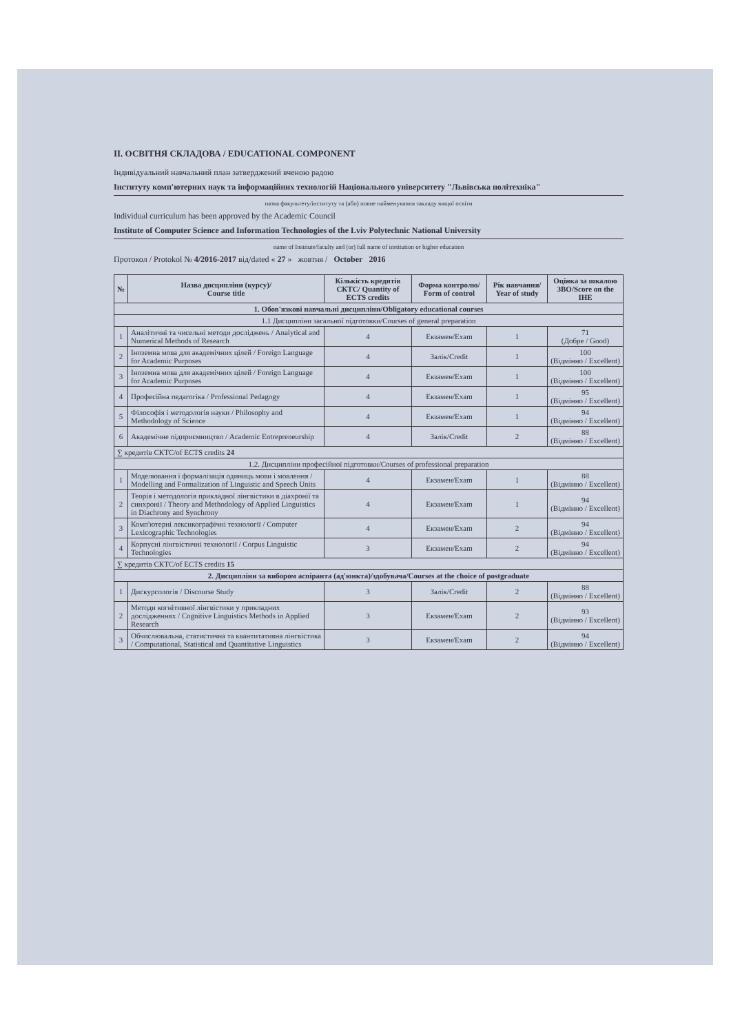II. ОСВІТНЯ СКЛАДОВА / EDUCATIONAL COMPONENT
Індивідуальний навчальний план затверджений вченою радою
Інституту комп'ютерних наук та інформаційних технологій Національного університету "Львівська політехніка"
назва факультету/інституту та (або) повне найменування закладу вищої освіти
Individual curriculum has been approved by the Academic Council
Institute of Computer Science and Information Technologies of the Lviv Polytechnic National University
name of Institute/faculty and (or) full name of institution or higher education
Протокол / Protokol № 4/2016-2017 від/dated « 27 » жовтня / October 2016
| № | Назва дисципліни (курсу)/ Course title | Кількість кредитів СКТС/ Quantity of ECTS credits | Форма контролю/ Form of control | Рік навчання/ Year of study | Оцінка за шкалою ЗВО/Score on the IHE |
| --- | --- | --- | --- | --- | --- |
| 1. Обов'язкові навчальні дисципліни/Obligatory educational courses | | | | | |
| 1.1 Дисципліни загальної підготовки/Courses of general preparation | | | | | |
| 1 | Аналітичні та чисельні методи досліджень / Analytical and Numerical Methods of Research | 4 | Екзамен/Exam | 1 | 71 (Добре / Good) |
| 2 | Іноземна мова для академічних цілей / Foreign Language for Academic Purposes | 4 | Залік/Credit | 1 | 100 (Відмінно / Excellent) |
| 3 | Іноземна мова для академічних цілей / Foreign Language for Academic Purposes | 4 | Екзамен/Exam | 1 | 100 (Відмінно / Excellent) |
| 4 | Професійна педагогіка / Professional Pedagogy | 4 | Екзамен/Exam | 1 | 95 (Відмінно / Excellent) |
| 5 | Філософія і методологія науки / Philosophy and Methodology of Science | 4 | Екзамен/Exam | 1 | 94 (Відмінно / Excellent) |
| 6 | Академічне підприємництво / Academic Entrepreneurship | 4 | Залік/Credit | 2 | 88 (Відмінно / Excellent) |
| ∑ кредитів СКТС/of ECTS credits 24 | | | | | |
| 1.2. Дисципліни професійної підготовки/Courses of professional preparation | | | | | |
| 1 | Моделювання і формалізація одиниць мови і мовлення / Modelling and Formalization of Linguistic and Speech Units | 4 | Екзамен/Exam | 1 | 88 (Відмінно / Excellent) |
| 2 | Теорія і методологія прикладної лінгвістики в діахронії та синхронії / Theory and Methodology of Applied Linguistics in Diachrony and Synchrony | 4 | Екзамен/Exam | 1 | 94 (Відмінно / Excellent) |
| 3 | Комп'ютерні лексикографічні технології / Computer Lexicographic Technologies | 4 | Екзамен/Exam | 2 | 94 (Відмінно / Excellent) |
| 4 | Корпусні лінгвістичні технології / Corpus Linguistic Technologies | 3 | Екзамен/Exam | 2 | 94 (Відмінно / Excellent) |
| ∑ кредитів СКТС/of ECTS credits 15 | | | | | |
| 2. Дисципліни за вибором аспіранта (ад'юнкта)/здобувача/Courses at the choice of postgraduate | | | | | |
| 1 | Дискурсологія / Discourse Study | 3 | Залік/Credit | 2 | 88 (Відмінно / Excellent) |
| 2 | Методи когнітивної лінгвістики у прикладних дослідженнях / Cognitive Linguistics Methods in Applied Research | 3 | Екзамен/Exam | 2 | 93 (Відмінно / Excellent) |
| 3 | Обчислювальна, статистична та квантитативна лінгвістика / Computational, Statistical and Quantitative Linguistics | 3 | Екзамен/Exam | 2 | 94 (Відмінно / Excellent) |